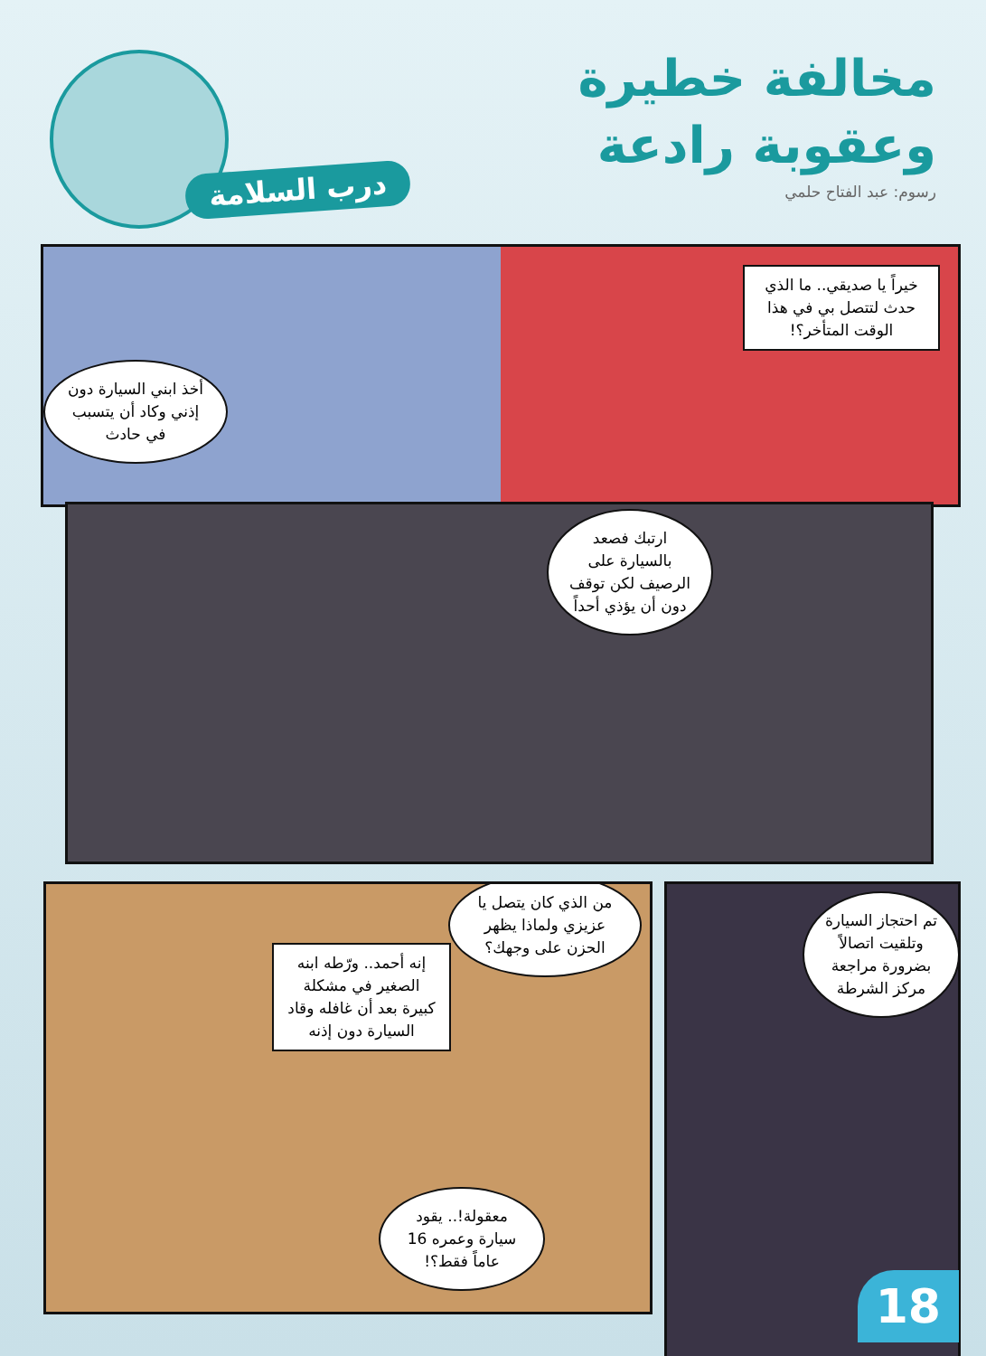مخالفة خطيرة
وعقوبة رادعة
رسوم: عبد الفتاح حلمي درب السلامة
أخذ ابني السيارة دون إذني وكاد أن يتسبب في حادث
خيراً يا صديقي.. ما الذي حدث لتتصل بي في هذا الوقت المتأخر؟!
ارتبك فصعد بالسيارة على الرصيف لكن توقف دون أن يؤذي أحداً
من الذي كان يتصل يا عزيزي ولماذا يظهر الحزن على وجهك؟
إنه أحمد.. ورّطه ابنه الصغير في مشكلة كبيرة بعد أن غافله وقاد السيارة دون إذنه
معقولة!.. يقود سيارة وعمره 16 عاماً فقط؟!
تم احتجاز السيارة وتلقيت اتصالاً بضرورة مراجعة مركز الشرطة
18